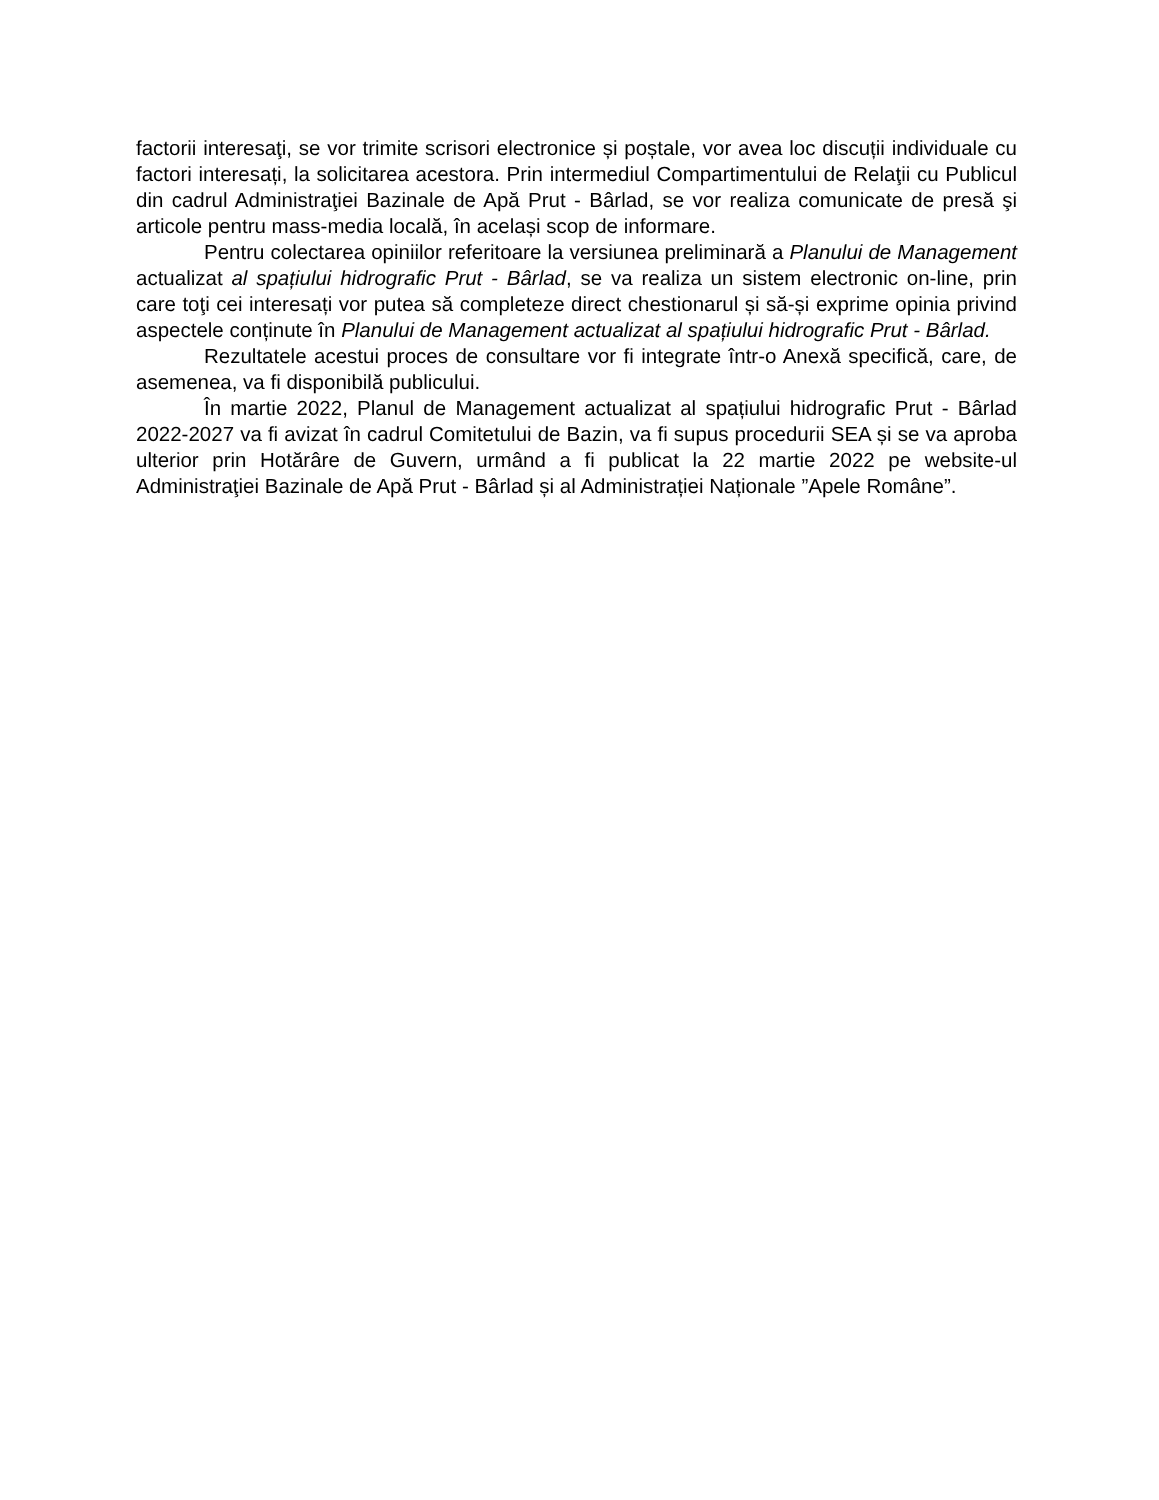factorii interesaţi, se vor trimite scrisori electronice și poștale, vor avea loc discuții individuale cu factori interesați, la solicitarea acestora. Prin intermediul Compartimentului de Relaţii cu Publicul din cadrul Administraţiei Bazinale de Apă Prut - Bârlad, se vor realiza comunicate de presă şi articole pentru mass-media locală, în același scop de informare.
Pentru colectarea opiniilor referitoare la versiunea preliminară a Planului de Management actualizat al spațiului hidrografic Prut - Bârlad, se va realiza un sistem electronic on-line, prin care toţi cei interesați vor putea să completeze direct chestionarul și să-și exprime opinia privind aspectele conținute în Planului de Management actualizat al spațiului hidrografic Prut - Bârlad.
Rezultatele acestui proces de consultare vor fi integrate într-o Anexă specifică, care, de asemenea, va fi disponibilă publicului.
În martie 2022, Planul de Management actualizat al spațiului hidrografic Prut - Bârlad 2022-2027 va fi avizat în cadrul Comitetului de Bazin, va fi supus procedurii SEA și se va aproba ulterior prin Hotărâre de Guvern, urmând a fi publicat la 22 martie 2022 pe website-ul Administraţiei Bazinale de Apă Prut - Bârlad și al Administrației Naționale ”Apele Române”.